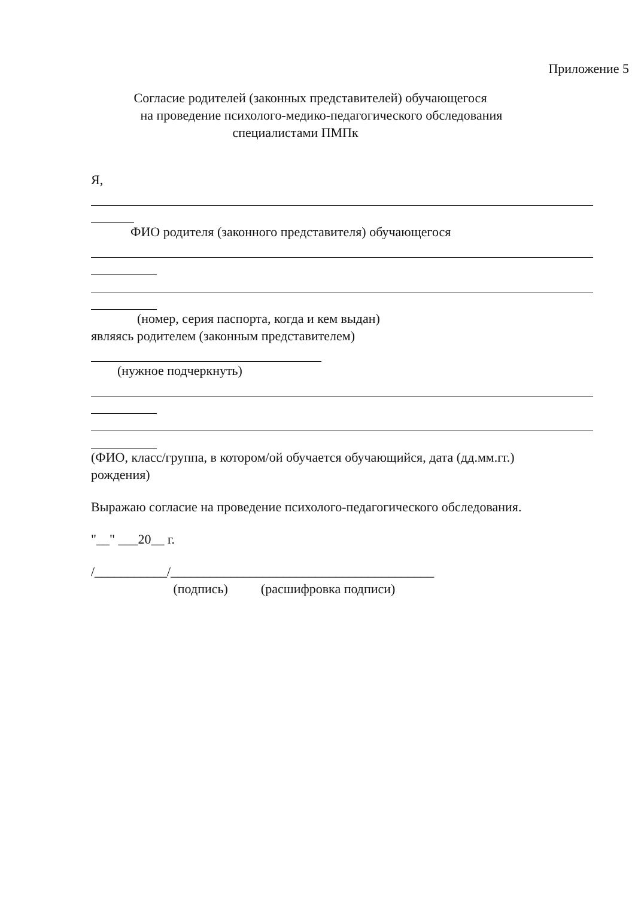Приложение 5
Согласие родителей (законных представителей) обучающегося
на проведение психолого-медико-педагогического обследования
специалистами ПМПк
Я,
ФИО родителя (законного представителя) обучающегося
(номер, серия паспорта, когда и кем выдан)
являясь родителем (законным представителем)
(нужное подчеркнуть)
(ФИО, класс/группа, в котором/ой обучается обучающийся, дата (дд.мм.гг.)
рождения)
Выражаю согласие на проведение психолого-педагогического обследования.
"__" ___20__ г.
/___________/________________________________________
(подпись) (расшифровка подписи)